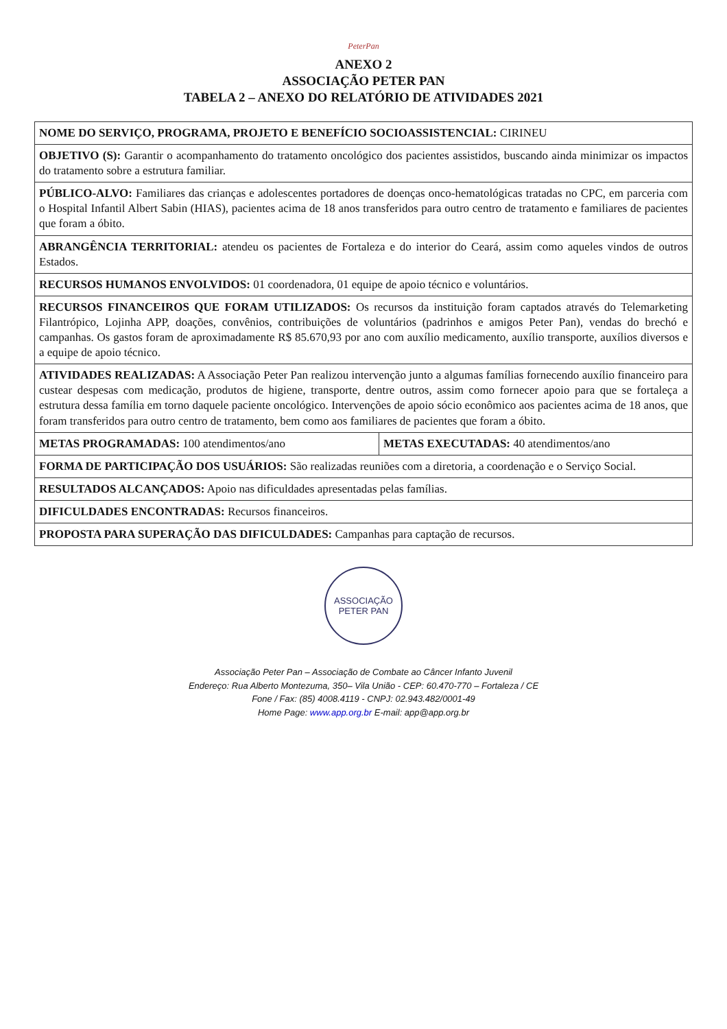PeterPan
ANEXO 2
ASSOCIAÇÃO PETER PAN
TABELA 2 – ANEXO DO RELATÓRIO DE ATIVIDADES 2021
| NOME DO SERVIÇO, PROGRAMA, PROJETO E BENEFÍCIO SOCIOASSISTENCIAL: CIRINEU | |
| OBJETIVO (S): Garantir o acompanhamento do tratamento oncológico dos pacientes assistidos, buscando ainda minimizar os impactos do tratamento sobre a estrutura familiar. | |
| PÚBLICO-ALVO: Familiares das crianças e adolescentes portadores de doenças onco-hematológicas tratadas no CPC, em parceria com o Hospital Infantil Albert Sabin (HIAS), pacientes acima de 18 anos transferidos para outro centro de tratamento e familiares de pacientes que foram a óbito. | |
| ABRANGÊNCIA TERRITORIAL: atendeu os pacientes de Fortaleza e do interior do Ceará, assim como aqueles vindos de outros Estados. | |
| RECURSOS HUMANOS ENVOLVIDOS: 01 coordenadora, 01 equipe de apoio técnico e voluntários. | |
| RECURSOS FINANCEIROS QUE FORAM UTILIZADOS: Os recursos da instituição foram captados através do Telemarketing Filantrópico, Lojinha APP, doações, convênios, contribuições de voluntários (padrinhos e amigos Peter Pan), vendas do brechó e campanhas. Os gastos foram de aproximadamente R$ 85.670,93 por ano com auxílio medicamento, auxílio transporte, auxílios diversos e a equipe de apoio técnico. | |
| ATIVIDADES REALIZADAS: A Associação Peter Pan realizou intervenção junto a algumas famílias fornecendo auxílio financeiro para custear despesas com medicação, produtos de higiene, transporte, dentre outros, assim como fornecer apoio para que se fortaleça a estrutura dessa família em torno daquele paciente oncológico. Intervenções de apoio sócio econômico aos pacientes acima de 18 anos, que foram transferidos para outro centro de tratamento, bem como aos familiares de pacientes que foram a óbito. | |
| METAS PROGRAMADAS: 100 atendimentos/ano | METAS EXECUTADAS: 40 atendimentos/ano |
| FORMA DE PARTICIPAÇÃO DOS USUÁRIOS: São realizadas reuniões com a diretoria, a coordenação e o Serviço Social. | |
| RESULTADOS ALCANÇADOS: Apoio nas dificuldades apresentadas pelas famílias. | |
| DIFICULDADES ENCONTRADAS: Recursos financeiros. | |
| PROPOSTA PARA SUPERAÇÃO DAS DIFICULDADES: Campanhas para captação de recursos. | |
ASSOCIAÇÃO PETER PAN
Associação Peter Pan – Associação de Combate ao Câncer Infanto Juvenil
Endereço: Rua Alberto Montezuma, 350– Vila União - CEP: 60.470-770 – Fortaleza / CE
Fone / Fax: (85) 4008.4119 - CNPJ: 02.943.482/0001-49
Home Page: www.app.org.br E-mail: app@app.org.br